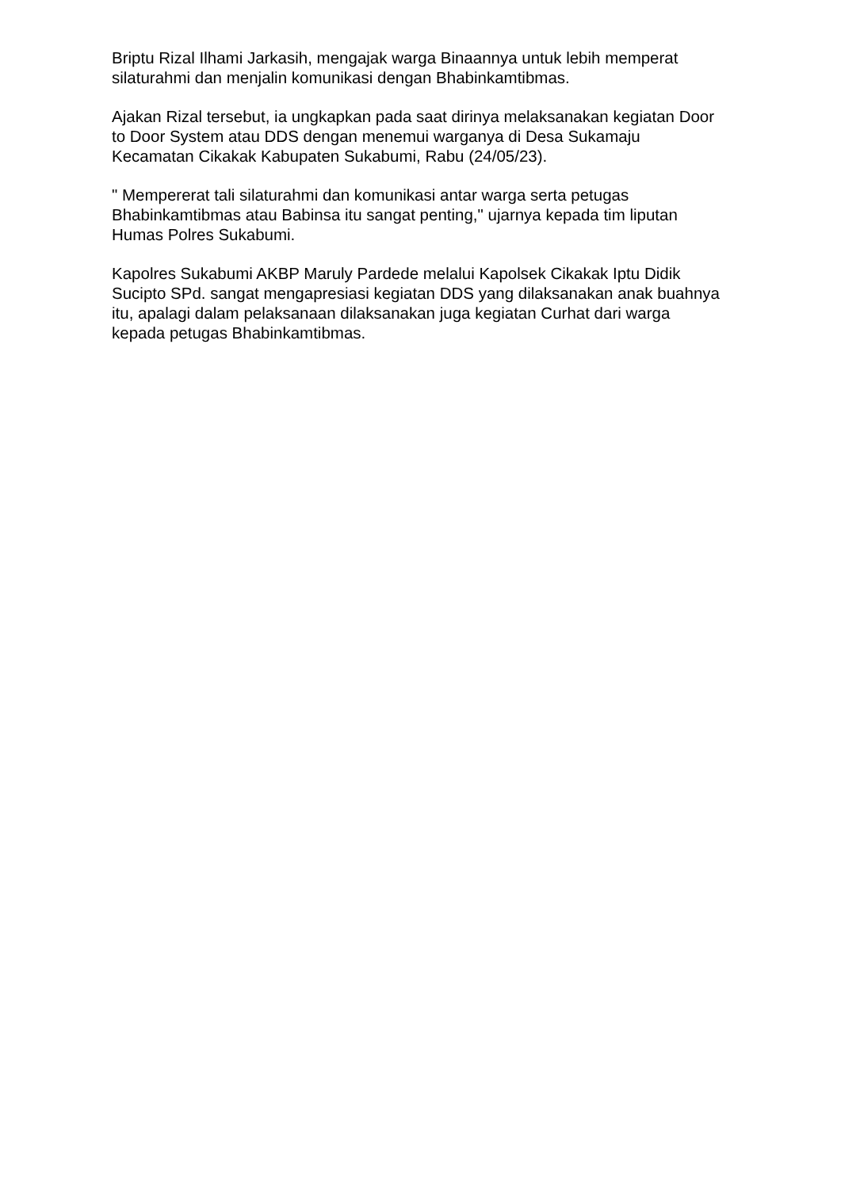Briptu Rizal Ilhami Jarkasih, mengajak warga Binaannya untuk lebih memperat silaturahmi dan menjalin komunikasi dengan Bhabinkamtibmas.
Ajakan Rizal tersebut, ia ungkapkan pada saat dirinya melaksanakan kegiatan Door to Door System atau DDS dengan menemui warganya di Desa Sukamaju Kecamatan Cikakak Kabupaten Sukabumi, Rabu (24/05/23).
" Mempererat tali silaturahmi dan komunikasi antar warga serta petugas Bhabinkamtibmas atau Babinsa itu sangat penting," ujarnya kepada tim liputan Humas Polres Sukabumi.
Kapolres Sukabumi AKBP Maruly Pardede melalui Kapolsek Cikakak Iptu Didik Sucipto SPd. sangat mengapresiasi kegiatan DDS yang dilaksanakan anak buahnya itu, apalagi dalam pelaksanaan dilaksanakan juga kegiatan Curhat dari warga kepada petugas Bhabinkamtibmas.